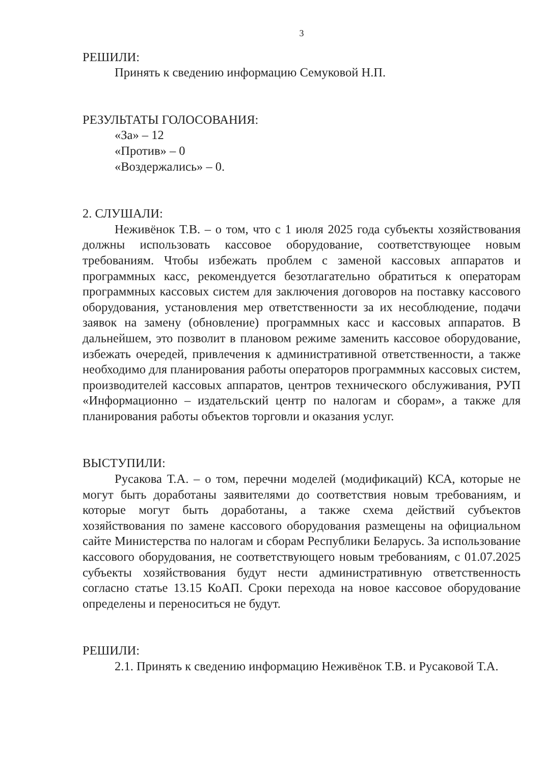3
РЕШИЛИ:
Принять к сведению информацию Семуковой Н.П.
РЕЗУЛЬТАТЫ ГОЛОСОВАНИЯ:
«За» – 12
«Против» – 0
«Воздержались» – 0.
2. СЛУШАЛИ:
Неживёнок Т.В. – о том, что с 1 июля 2025 года субъекты хозяйствования должны использовать кассовое оборудование, соответствующее новым требованиям. Чтобы избежать проблем с заменой кассовых аппаратов и программных касс, рекомендуется безотлагательно обратиться к операторам программных кассовых систем для заключения договоров на поставку кассового оборудования, установления мер ответственности за их несоблюдение, подачи заявок на замену (обновление) программных касс и кассовых аппаратов. В дальнейшем, это позволит в плановом режиме заменить кассовое оборудование, избежать очередей, привлечения к административной ответственности, а также необходимо для планирования работы операторов программных кассовых систем, производителей кассовых аппаратов, центров технического обслуживания, РУП «Информационно – издательский центр по налогам и сборам», а также для планирования работы объектов торговли и оказания услуг.
ВЫСТУПИЛИ:
Русакова Т.А. – о том, перечни моделей (модификаций) КСА, которые не могут быть доработаны заявителями до соответствия новым требованиям, и которые могут быть доработаны, а также схема действий субъектов хозяйствования по замене кассового оборудования размещены на официальном сайте Министерства по налогам и сборам Республики Беларусь. За использование кассового оборудования, не соответствующего новым требованиям, с 01.07.2025 субъекты хозяйствования будут нести административную ответственность согласно статье 13.15 КоАП. Сроки перехода на новое кассовое оборудование определены и переноситься не будут.
РЕШИЛИ:
2.1. Принять к сведению информацию Неживёнок Т.В. и Русаковой Т.А.